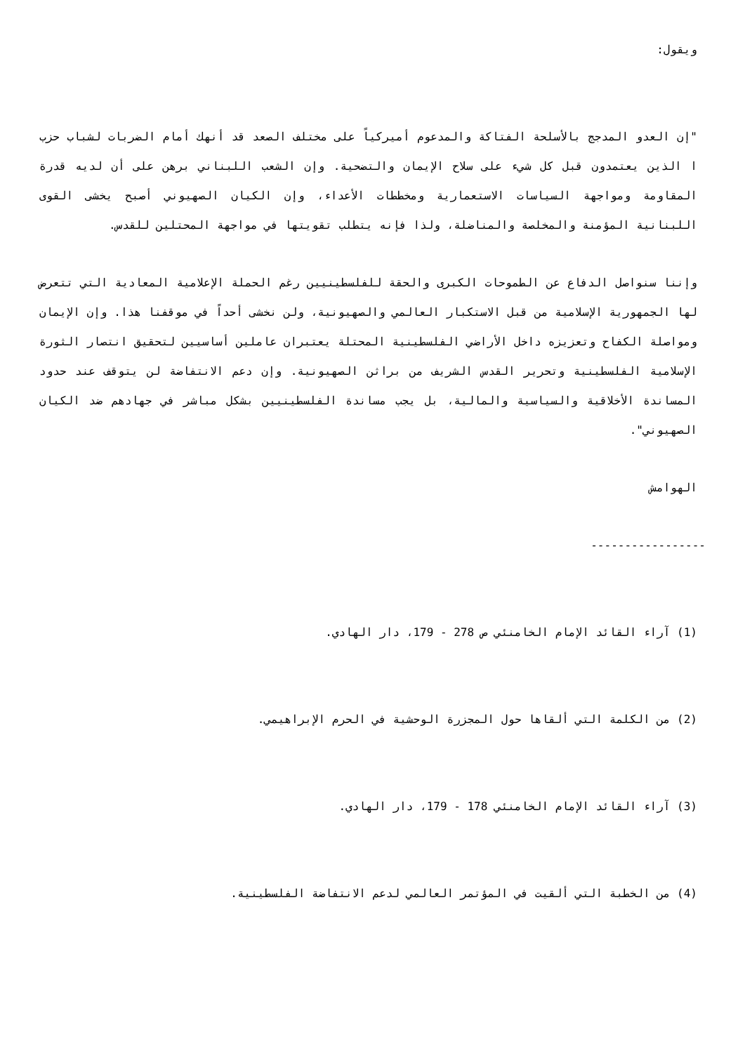ويقول:
"إن العدو المدجج بالأسلحة الفتاكة والمدعوم أميركياً على مختلف الصعد قد أنهك أمام الضربات لشباب حزب ا الذين يعتمدون قبل كل شيء على سلاح الإيمان والتضحية. وإن الشعب اللبناني برهن على أن لديه قدرة المقاومة ومواجهة السياسات الاستعمارية ومخططات الأعداء، وإن الكيان الصهيوني أصبح يخشى القوى اللبنانية المؤمنة والمخلصة والمناضلة، ولذا فإنه يتطلب تقويتها في مواجهة المحتلين للقدس.
وإننا سنواصل الدفاع عن الطموحات الكبرى والحقة للفلسطينيين رغم الحملة الإعلامية المعادية التي تتعرض لها الجمهورية الإسلامية من قبل الاستكبار العالمي والصهيونية، ولن نخشى أحداً في موقفنا هذا. وإن الإيمان ومواصلة الكفاح وتعزيزه داخل الأراضي الفلسطينية المحتلة يعتبران عاملين أساسيين لتحقيق انتصار الثورة الإسلامية الفلسطينية وتحرير القدس الشريف من براثن الصهيونية. وإن دعم الانتفاضة لن يتوقف عند حدود المساندة الأخلاقية والسياسية والمالية، بل يجب مساندة الفلسطينيين بشكل مباشر في جهادهم ضد الكيان الصهيوني".
الهوامش
-----------------
(1) آراء القائد الإمام الخامنئي ص 278 - 179، دار الهادي.
(2) من الكلمة التي ألقاها حول المجزرة الوحشية في الحرم الإبراهيمي.
(3) آراء القائد الإمام الخامنئي 178 - 179، دار الهادي.
(4) من الخطبة التي ألقيت في المؤتمر العالمي لدعم الانتفاضة الفلسطينية.